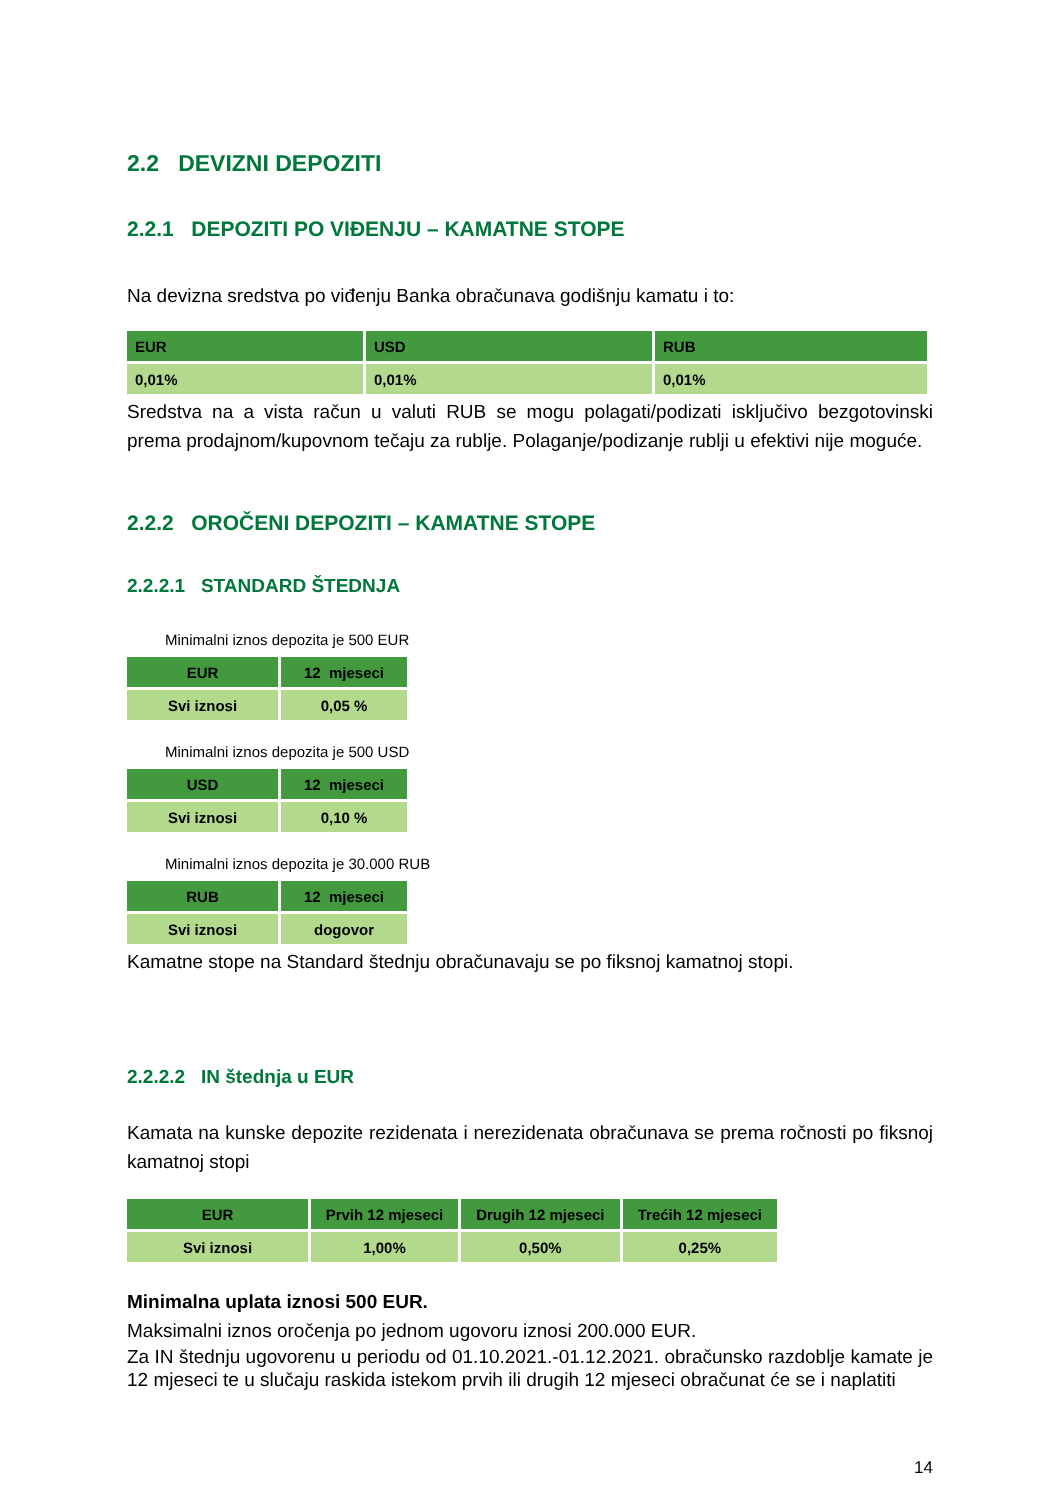2.2 DEVIZNI DEPOZITI
2.2.1 DEPOZITI PO VIĐENJU – KAMATNE STOPE
Na devizna sredstva po viđenju Banka obračunava godišnju kamatu i to:
| EUR | USD | RUB |
| --- | --- | --- |
| 0,01% | 0,01% | 0,01% |
Sredstva na a vista račun u valuti RUB se mogu polagati/podizati isključivo bezgotovinski prema prodajnom/kupovnom tečaju za rublje. Polaganje/podizanje rublji u efektivi nije moguće.
2.2.2 OROČENI DEPOZITI – KAMATNE STOPE
2.2.2.1 STANDARD ŠTEDNJA
Minimalni iznos depozita je 500 EUR
| EUR | 12 mjeseci |
| --- | --- |
| Svi iznosi | 0,05 % |
Minimalni iznos depozita je 500 USD
| USD | 12 mjeseci |
| --- | --- |
| Svi iznosi | 0,10 % |
Minimalni iznos depozita je 30.000 RUB
| RUB | 12 mjeseci |
| --- | --- |
| Svi iznosi | dogovor |
Kamatne stope na Standard štednju obračunavaju se po fiksnoj kamatnoj stopi.
2.2.2.2 IN štednja u EUR
Kamata na kunske depozite rezidenata i nerezidenata obračunava se prema ročnosti po fiksnoj kamatnoj stopi
| EUR | Prvih 12 mjeseci | Drugih 12 mjeseci | Trećih 12 mjeseci |
| --- | --- | --- | --- |
| Svi iznosi | 1,00% | 0,50% | 0,25% |
Minimalna uplata iznosi 500 EUR.
Maksimalni iznos oročenja po jednom ugovoru iznosi 200.000 EUR.
Za IN štednju ugovorenu u periodu od 01.10.2021.-01.12.2021. obračunsko razdoblje kamate je 12 mjeseci te u slučaju raskida istekom prvih ili drugih 12 mjeseci obračunat će se i naplatiti
14